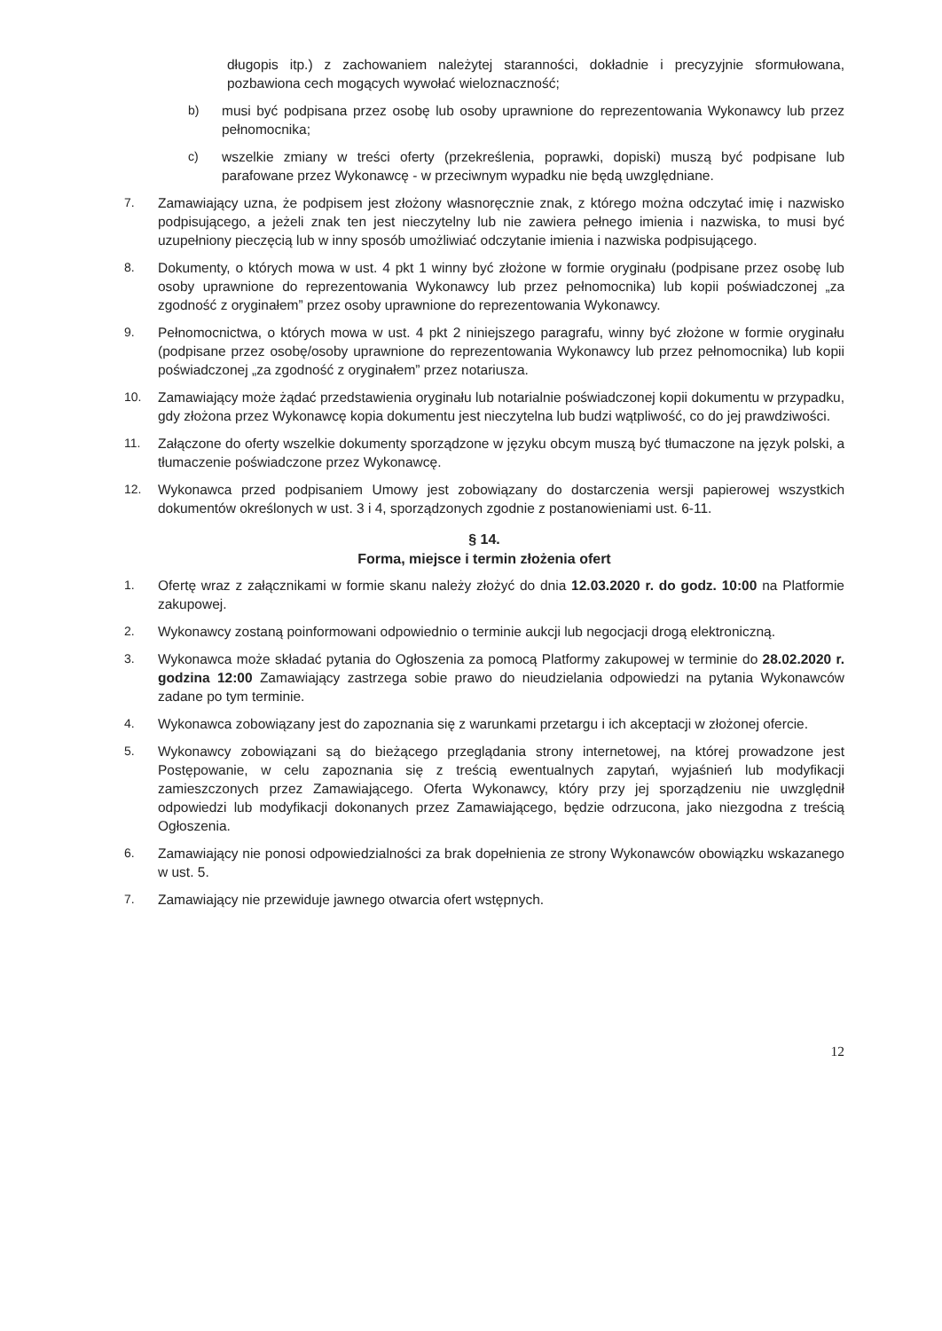długopis itp.) z zachowaniem należytej staranności, dokładnie i precyzyjnie sformułowana, pozbawiona cech mogących wywołać wieloznaczność;
b) musi być podpisana przez osobę lub osoby uprawnione do reprezentowania Wykonawcy lub przez pełnomocnika;
c) wszelkie zmiany w treści oferty (przekreślenia, poprawki, dopiski) muszą być podpisane lub parafowane przez Wykonawcę - w przeciwnym wypadku nie będą uwzględniane.
7. Zamawiający uzna, że podpisem jest złożony własnoręcznie znak, z którego można odczytać imię i nazwisko podpisującego, a jeżeli znak ten jest nieczytelny lub nie zawiera pełnego imienia i nazwiska, to musi być uzupełniony pieczęcią lub w inny sposób umożliwiać odczytanie imienia i nazwiska podpisującego.
8. Dokumenty, o których mowa w ust. 4 pkt 1 winny być złożone w formie oryginału (podpisane przez osobę lub osoby uprawnione do reprezentowania Wykonawcy lub przez pełnomocnika) lub kopii poświadczonej „za zgodność z oryginałem” przez osoby uprawnione do reprezentowania Wykonawcy.
9. Pełnomocnictwa, o których mowa w ust. 4 pkt 2 niniejszego paragrafu, winny być złożone w formie oryginału (podpisane przez osobę/osoby uprawnione do reprezentowania Wykonawcy lub przez pełnomocnika) lub kopii poświadczonej „za zgodność z oryginałem” przez notariusza.
10. Zamawiający może żądać przedstawienia oryginału lub notarialnie poświadczonej kopii dokumentu w przypadku, gdy złożona przez Wykonawcę kopia dokumentu jest nieczytelna lub budzi wątpliwość, co do jej prawdziwości.
11. Załączone do oferty wszelkie dokumenty sporządzone w języku obcym muszą być tłumaczone na język polski, a tłumaczenie poświadczone przez Wykonawcę.
12. Wykonawca przed podpisaniem Umowy jest zobowiązany do dostarczenia wersji papierowej wszystkich dokumentów określonych w ust. 3 i 4, sporządzonych zgodnie z postanowieniami ust. 6-11.
§ 14.
Forma, miejsce i termin złożenia ofert
1. Ofertę wraz z załącznikami w formie skanu należy złożyć do dnia 12.03.2020 r. do godz. 10:00 na Platformie zakupowej.
2. Wykonawcy zostaną poinformowani odpowiednio o terminie aukcji lub negocjacji drogą elektroniczną.
3. Wykonawca może składać pytania do Ogłoszenia za pomocą Platformy zakupowej w terminie do 28.02.2020 r. godzina 12:00 Zamawiający zastrzega sobie prawo do nieudzielania odpowiedzi na pytania Wykonawców zadane po tym terminie.
4. Wykonawca zobowiązany jest do zapoznania się z warunkami przetargu i ich akceptacji w złożonej ofercie.
5. Wykonawcy zobowiązani są do bieżącego przeglądania strony internetowej, na której prowadzone jest Postępowanie, w celu zapoznania się z treścią ewentualnych zapytań, wyjaśnień lub modyfikacji zamieszczonych przez Zamawiającego. Oferta Wykonawcy, który przy jej sporządzeniu nie uwzględnił odpowiedzi lub modyfikacji dokonanych przez Zamawiającego, będzie odrzucona, jako niezgodna z treścią Ogłoszenia.
6. Zamawiający nie ponosi odpowiedzialności za brak dopełnienia ze strony Wykonawców obowiązku wskazanego w ust. 5.
7. Zamawiający nie przewiduje jawnego otwarcia ofert wstępnych.
12